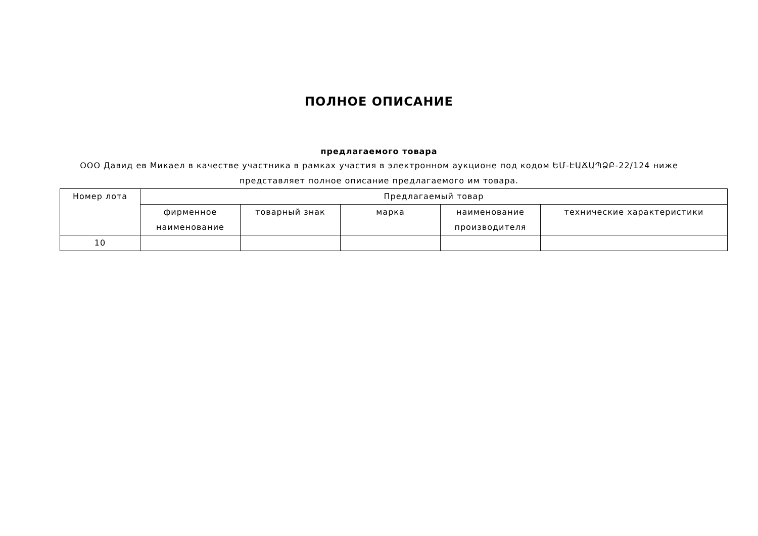ПОЛНОЕ ОПИСАНИЕ
предлагаемого товара
ООО Давид ев Микаел в качестве участника в рамках участия в электронном аукционе под кодом ԵՄ-ԷԱՃԱՊՁԲ-22/124 ниже представляет полное описание предлагаемого им товара.
| Номер лота | Предлагаемый товар | | | | |
| --- | --- | --- | --- | --- | --- |
| | фирменное наименование | товарный знак | марка | наименование производителя | технические характеристики |
| 10 | | | | | |